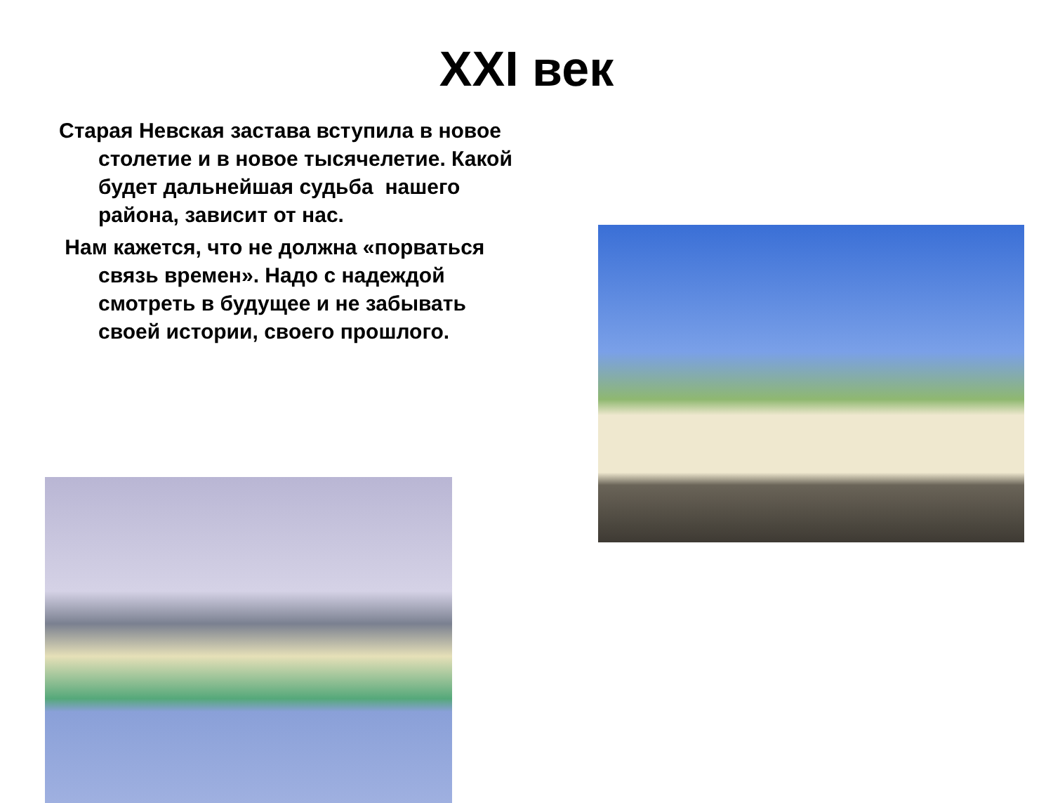XXI век
Старая Невская застава вступила в новое столетие и в новое тысячелетие. Какой будет дальнейшая судьба нашего района, зависит от нас.
Нам кажется, что не должна «порваться связь времен». Надо с надеждой смотреть в будущее и не забывать своей истории, своего прошлого.